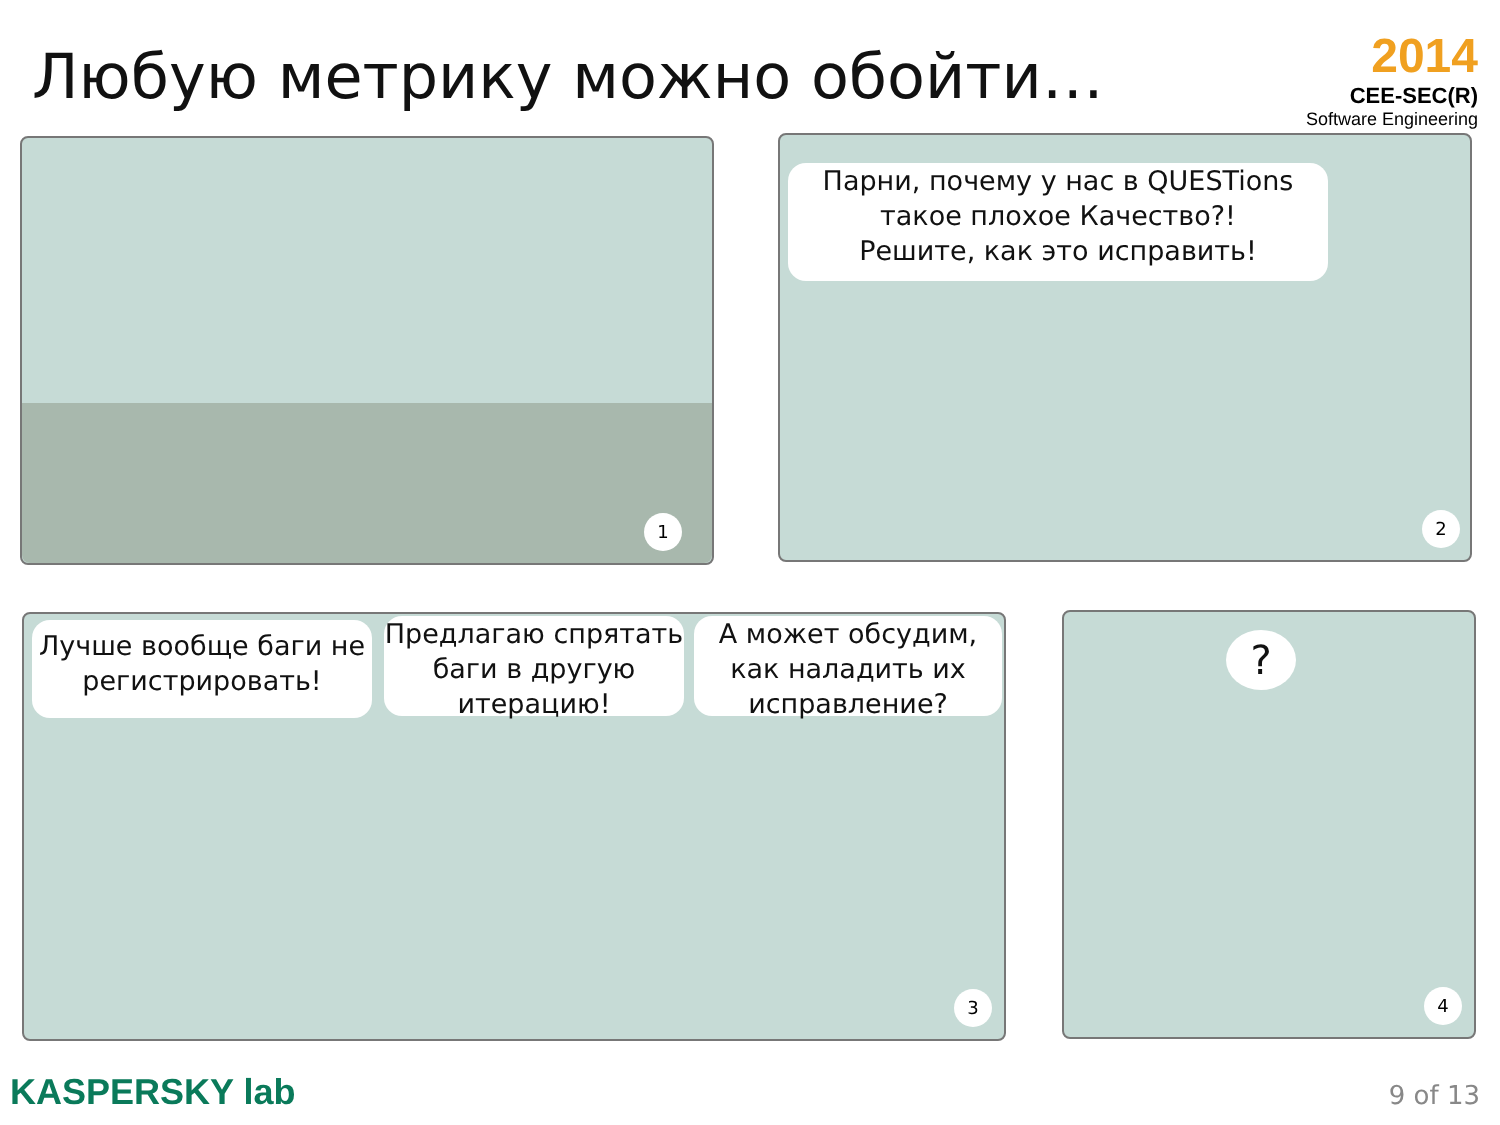Любую метрику можно обойти…
2014
CEE-SEC(R)
Software Engineering
1
Парни, почему у нас в QUESTions
такое плохое Качество?!
Решите, как это исправить!
2
Лучше вообще баги не регистрировать!
Предлагаю спрятать баги в другую итерацию!
А может обсудим, как наладить их исправление?
3
?
4
KASPERSKY lab 9 of 13